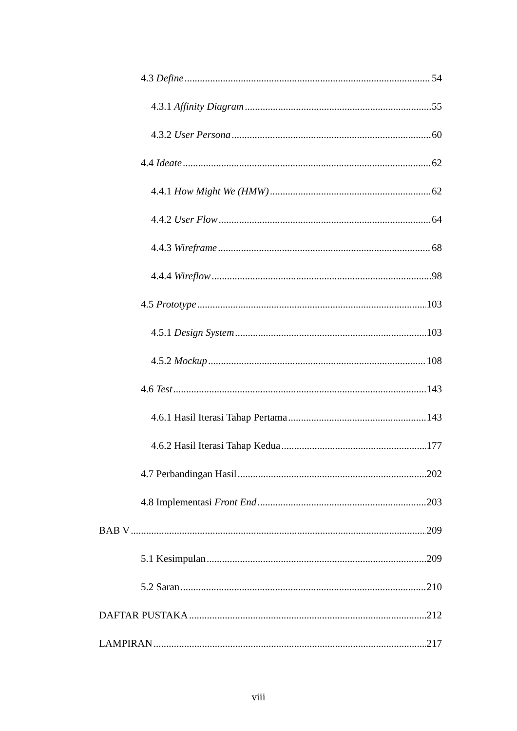4.3 Define 54
4.3.1 Affinity Diagram 55
4.3.2 User Persona 60
4.4 Ideate 62
4.4.1 How Might We (HMW) 62
4.4.2 User Flow 64
4.4.3 Wireframe 68
4.4.4 Wireflow 98
4.5 Prototype 103
4.5.1 Design System 103
4.5.2 Mockup 108
4.6 Test 143
4.6.1 Hasil Iterasi Tahap Pertama 143
4.6.2 Hasil Iterasi Tahap Kedua 177
4.7 Perbandingan Hasil 202
4.8 Implementasi Front End 203
BAB V 209
5.1 Kesimpulan 209
5.2 Saran 210
DAFTAR PUSTAKA 212
LAMPIRAN 217
viii